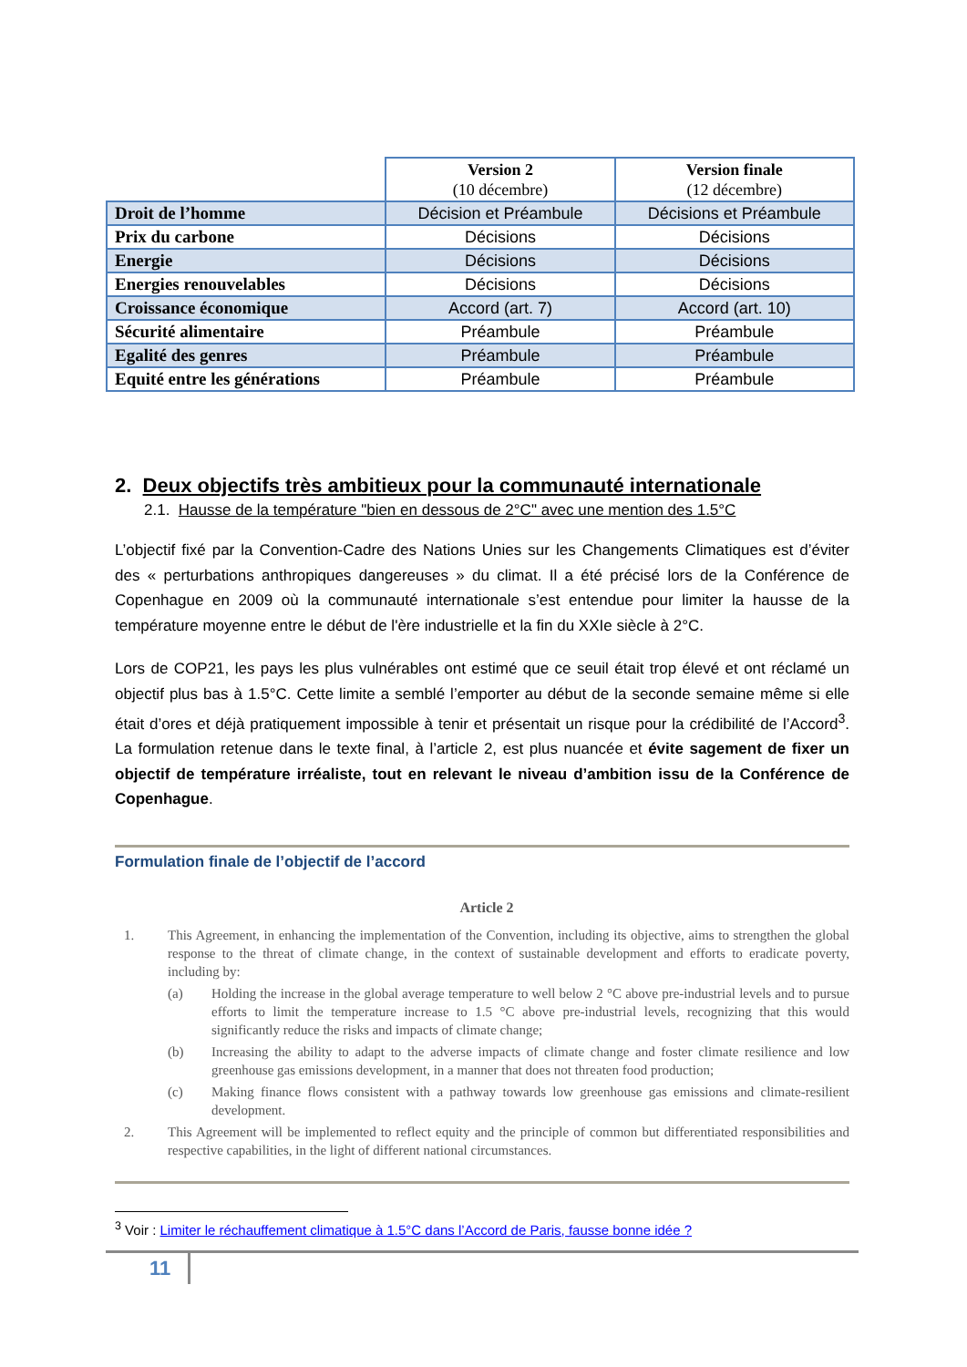| | Version 2 (10 décembre) | Version finale (12 décembre) |
| --- | --- | --- |
| Droit de l’homme | Décision et Préambule | Décisions et Préambule |
| Prix du carbone | Décisions | Décisions |
| Energie | Décisions | Décisions |
| Energies renouvelables | Décisions | Décisions |
| Croissance économique | Accord (art. 7) | Accord (art. 10) |
| Sécurité alimentaire | Préambule | Préambule |
| Egalité des genres | Préambule | Préambule |
| Equité entre les générations | Préambule | Préambule |
2. Deux objectifs très ambitieux pour la communauté internationale
2.1. Hausse de la température "bien en dessous de 2°C" avec une mention des 1.5°C
L’objectif fixé par la Convention-Cadre des Nations Unies sur les Changements Climatiques est d’éviter des « perturbations anthropiques dangereuses » du climat. Il a été précisé lors de la Conférence de Copenhague en 2009 où la communauté internationale s’est entendue pour limiter la hausse de la température moyenne entre le début de l'ère industrielle et la fin du XXIe siècle à 2°C.
Lors de COP21, les pays les plus vulnérables ont estimé que ce seuil était trop élevé et ont réclamé un objectif plus bas à 1.5°C. Cette limite a semblé l’emporter au début de la seconde semaine même si elle était d’ores et déjà pratiquement impossible à tenir et présentait un risque pour la crédibilité de l’Accord<sup>3</sup>. La formulation retenue dans le texte final, à l’article 2, est plus nuancée et évite sagement de fixer un objectif de température irréaliste, tout en relevant le niveau d’ambition issu de la Conférence de Copenhague.
Formulation finale de l’objectif de l’accord
Article 2
1. This Agreement, in enhancing the implementation of the Convention, including its objective, aims to strengthen the global response to the threat of climate change, in the context of sustainable development and efforts to eradicate poverty, including by:
(a) Holding the increase in the global average temperature to well below 2 °C above pre-industrial levels and to pursue efforts to limit the temperature increase to 1.5 °C above pre-industrial levels, recognizing that this would significantly reduce the risks and impacts of climate change;
(b) Increasing the ability to adapt to the adverse impacts of climate change and foster climate resilience and low greenhouse gas emissions development, in a manner that does not threaten food production;
(c) Making finance flows consistent with a pathway towards low greenhouse gas emissions and climate-resilient development.
2. This Agreement will be implemented to reflect equity and the principle of common but differentiated responsibilities and respective capabilities, in the light of different national circumstances.
<sup>3</sup> Voir : Limiter le réchauffement climatique à 1.5°C dans l’Accord de Paris, fausse bonne idée ?
11